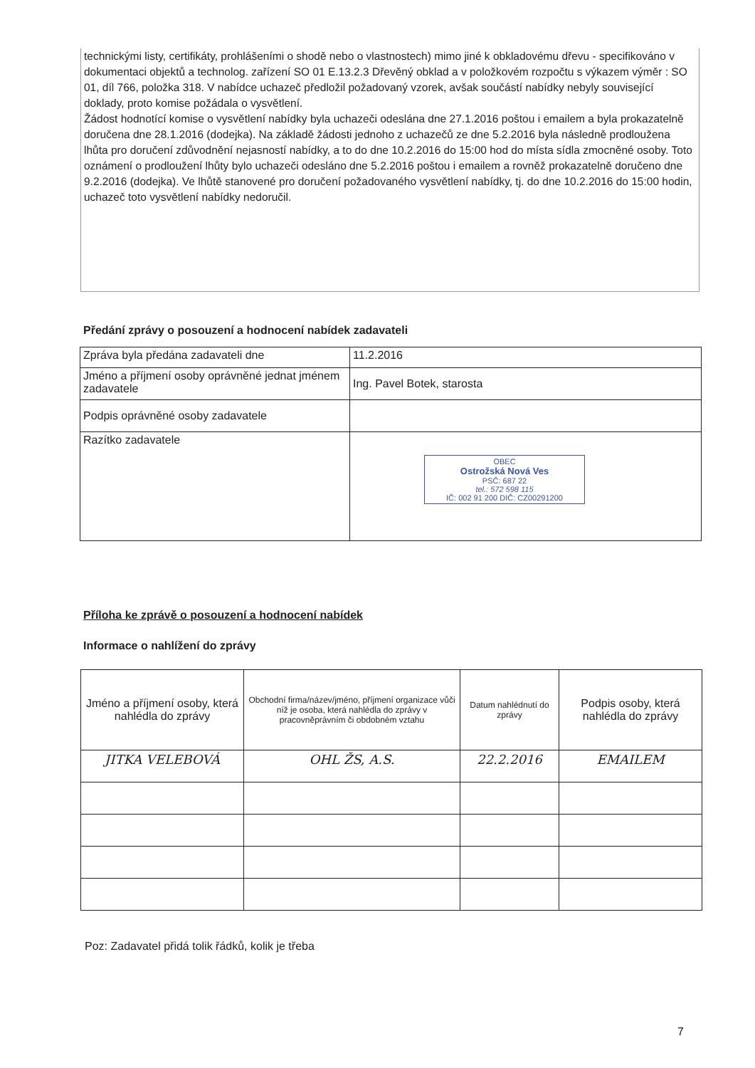technickými listy, certifikáty, prohlášeními o shodě nebo o vlastnostech) mimo jiné k obkladovému dřevu - specifikováno v dokumentaci objektů a technolog. zařízení SO 01 E.13.2.3 Dřevěný obklad a v položkovém rozpočtu s výkazem výměr : SO 01, díl 766, položka 318. V nabídce uchazeč předložil požadovaný vzorek, avšak součástí nabídky nebyly související doklady, proto komise požádala o vysvětlení.
Žádost hodnotící komise o vysvětlení nabídky byla uchazeči odeslána dne 27.1.2016 poštou i emailem a byla prokazatelně doručena dne 28.1.2016 (dodejka). Na základě žádosti jednoho z uchazečů ze dne 5.2.2016 byla následně prodloužena lhůta pro doručení zdůvodnění nejasností nabídky, a to do dne 10.2.2016 do 15:00 hod do místa sídla zmocněné osoby. Toto oznámení o prodloužení lhůty bylo uchazeči odesláno dne 5.2.2016 poštou i emailem a rovněž prokazatelně doručeno dne 9.2.2016 (dodejka). Ve lhůtě stanovené pro doručení požadovaného vysvětlení nabídky, tj. do dne 10.2.2016 do 15:00 hodin, uchazeč toto vysvětlení nabídky nedoručil.
Předání zprávy o posouzení a hodnocení nabídek zadavateli
| Zpráva byla předána zadavateli dne | 11.2.2016 |
| Jméno a příjmení osoby oprávněné jednat jménem zadavatele | Ing. Pavel Botek, starosta |
| Podpis oprávněné osoby zadavatele | |
| Razítko zadavatele | OBEC Ostrožská Nová Ves PSČ: 687 22 tel.: 572 598 115 IČ: 002 91 200 DIČ: CZ00291200 |
Příloha ke zprávě o posouzení a hodnocení nabídek
Informace o nahlížení do zprávy
| Jméno a příjmení osoby, která nahlédla do zprávy | Obchodní firma/název/jméno, příjmení organizace vůči níž je osoba, která nahlédla do zprávy v pracovněprávním či obdobném vztahu | Datum nahlédnutí do zprávy | Podpis osoby, která nahlédla do zprávy |
| --- | --- | --- | --- |
| JITKA VELEBOVÁ | OHL ŽS, A.S. | 22.2.2016 | EMAILEM |
Poz: Zadavatel přidá tolik řádků, kolik je třeba
7